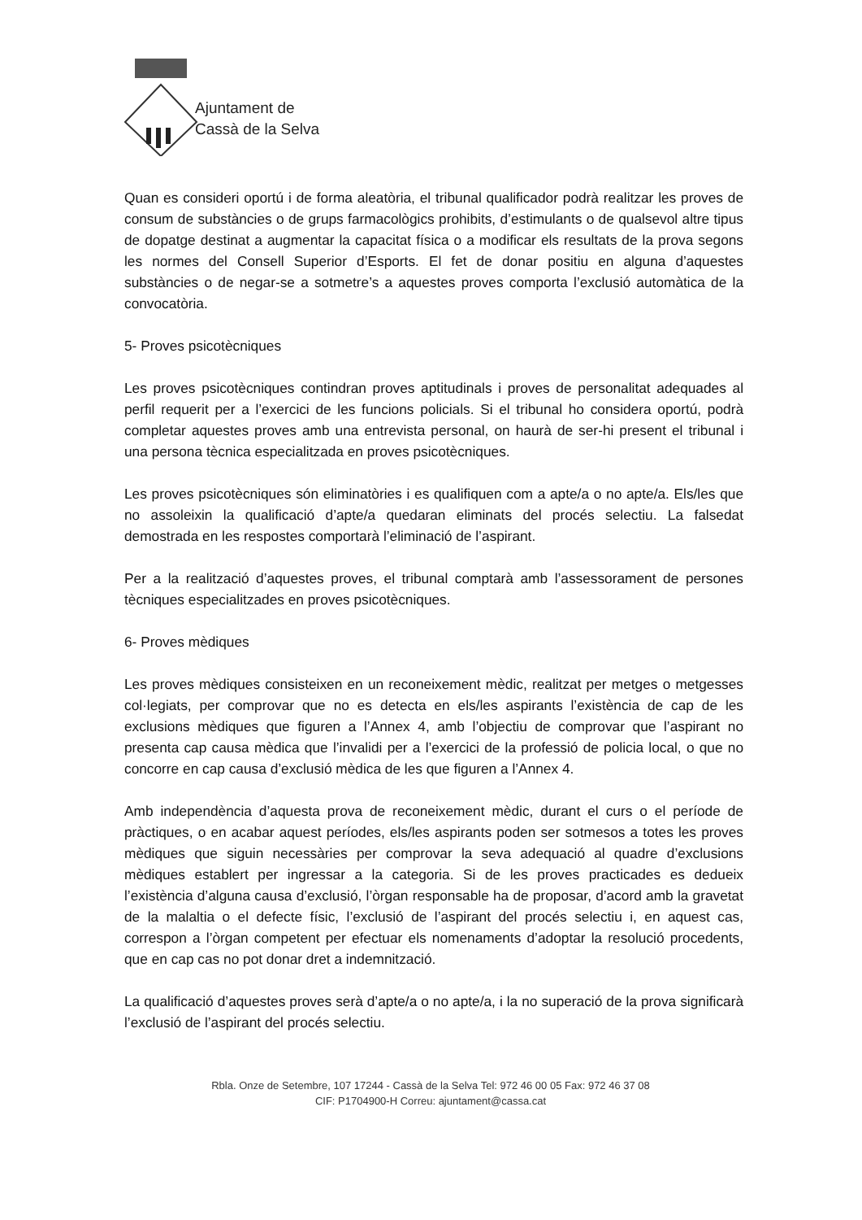Ajuntament de
Cassà de la Selva
Quan es consideri oportú i de forma aleatòria, el tribunal qualificador podrà realitzar les proves de consum de substàncies o de grups farmacològics prohibits, d’estimulants o de qualsevol altre tipus de dopatge destinat a augmentar la capacitat física o a modificar els resultats de la prova segons les normes del Consell Superior d’Esports. El fet de donar positiu en alguna d’aquestes substàncies o de negar-se a sotmetre’s a aquestes proves comporta l’exclusió automàtica de la convocatòria.
5- Proves psicotècniques
Les proves psicotècniques contindran proves aptitudinals i proves de personalitat adequades al perfil requerit per a l’exercici de les funcions policials. Si el tribunal ho considera oportú, podrà completar aquestes proves amb una entrevista personal, on haurà de ser-hi present el tribunal i una persona tècnica especialitzada en proves psicotècniques.
Les proves psicotècniques són eliminatòries i es qualifiquen com a apte/a o no apte/a. Els/les que no assoleixin la qualificació d’apte/a quedaran eliminats del procés selectiu. La falsedat demostrada en les respostes comportarà l’eliminació de l’aspirant.
Per a la realització d’aquestes proves, el tribunal comptarà amb l’assessorament de persones tècniques especialitzades en proves psicotècniques.
6- Proves mèdiques
Les proves mèdiques consisteixen en un reconeixement mèdic, realitzat per metges o metgesses col·legiats, per comprovar que no es detecta en els/les aspirants l’existència de cap de les exclusions mèdiques que figuren a l’Annex 4, amb l’objectiu de comprovar que l’aspirant no presenta cap causa mèdica que l’invalidi per a l’exercici de la professió de policia local, o que no concorre en cap causa d’exclusió mèdica de les que figuren a l’Annex 4.
Amb independència d’aquesta prova de reconeixement mèdic, durant el curs o el període de pràctiques, o en acabar aquest períodes, els/les aspirants poden ser sotmesos a totes les proves mèdiques que siguin necessàries per comprovar la seva adequació al quadre d’exclusions mèdiques establert per ingressar a la categoria. Si de les proves practicades es dedueix l’existència d’alguna causa d’exclusió, l’òrgan responsable ha de proposar, d’acord amb la gravetat de la malaltia o el defecte físic, l’exclusió de l’aspirant del procés selectiu i, en aquest cas, correspon a l’òrgan competent per efectuar els nomenaments d’adoptar la resolució procedents, que en cap cas no pot donar dret a indemnització.
La qualificació d’aquestes proves serà d’apte/a o no apte/a, i la no superació de la prova significarà l’exclusió de l’aspirant del procés selectiu.
Rbla. Onze de Setembre, 107 17244 - Cassà de la Selva Tel: 972 46 00 05 Fax: 972 46 37 08
CIF: P1704900-H Correu: ajuntament@cassa.cat